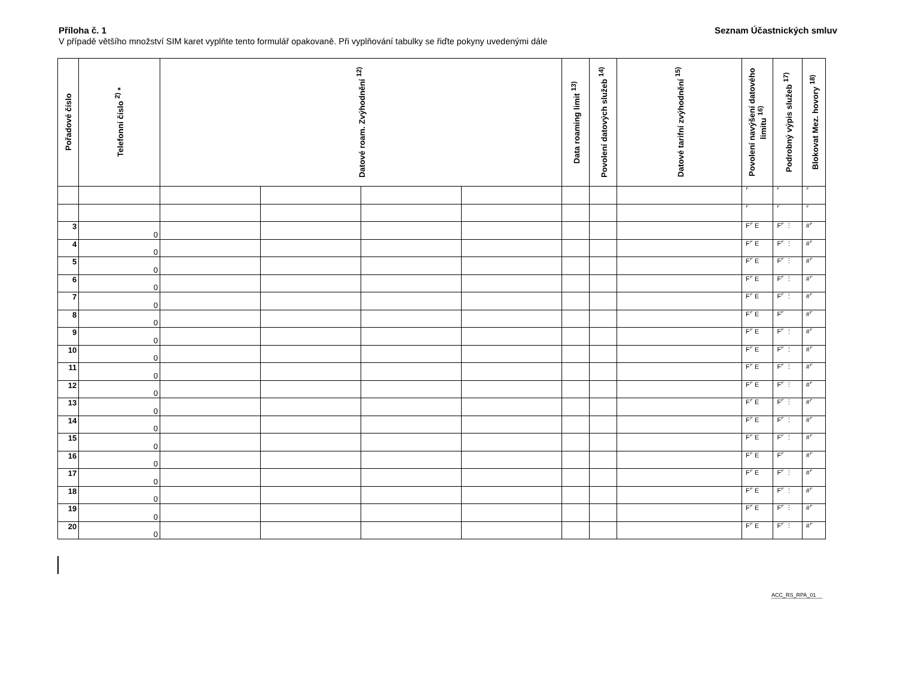Příloha č. 1 Seznam Účastnických smluv
V případě většího množství SIM karet vyplňte tento formulář opakovaně. Při vyplňování tabulky se řiďte pokyny uvedenými dále
| Pořadové číslo | Telefonní číslo <sup>2)</sup> * | Datové roam. Zvýhodnění <sup>12)</sup> | | | | Data roaming limit <sup>13)</sup> | Povolení datových služeb <sup>14)</sup> | Datové tarifní zvýhodnění <sup>15)</sup> | Povolení navýšení datového limitu <sup>16)</sup> | Podrobný výpis služeb <sup>17)</sup> | Blokovat Mez. hovory <sup>18)</sup> |
| --- | --- | --- | --- | --- | --- | --- | --- | --- | --- | --- | --- |
| | | | | | | | | | ⌜ | ⌜ | ⌜ |
| | | | | | | | | | ⌜ | ⌜ | ⌜ |
| 3 | 0 | | | | | | | | F⌜ E | F⌜ ⋮ | #⌜ |
| 4 | 0 | | | | | | | | F⌜ E | F⌜ ⋮ | #⌜ |
| 5 | 0 | | | | | | | | F⌜ E | F⌜ ⋮ | #⌜ |
| 6 | 0 | | | | | | | | F⌜ E | F⌜ ⋮ | #⌜ |
| 7 | 0 | | | | | | | | F⌜ E | F⌜ ⋮ | #⌜ |
| 8 | 0 | | | | | | | | F⌜ E | F⌜ | #⌜ |
| 9 | 0 | | | | | | | | F⌜ E | F⌜ ⋮ | #⌜ |
| 10 | 0 | | | | | | | | F⌜ E | F⌜ ⋮ | #⌜ |
| 11 | 0 | | | | | | | | F⌜ E | F⌜ ⋮ | #⌜ |
| 12 | 0 | | | | | | | | F⌜ E | F⌜ ⋮ | #⌜ |
| 13 | 0 | | | | | | | | F⌜ E | F⌜ ⋮ | #⌜ |
| 14 | 0 | | | | | | | | F⌜ E | F⌜ ⋮ | #⌜ |
| 15 | 0 | | | | | | | | F⌜ E | F⌜ ⋮ | #⌜ |
| 16 | 0 | | | | | | | | F⌜ E | F⌜ | #⌜ |
| 17 | 0 | | | | | | | | F⌜ E | F⌜ ⋮ | #⌜ |
| 18 | 0 | | | | | | | | F⌜ E | F⌜ ⋮ | #⌜ |
| 19 | 0 | | | | | | | | F⌜ E | F⌜ ⋮ | #⌜ |
| 20 | 0 | | | | | | | | F⌜ E | F⌜ ⋮ | #⌜ |
ACC_RS_RPA_01